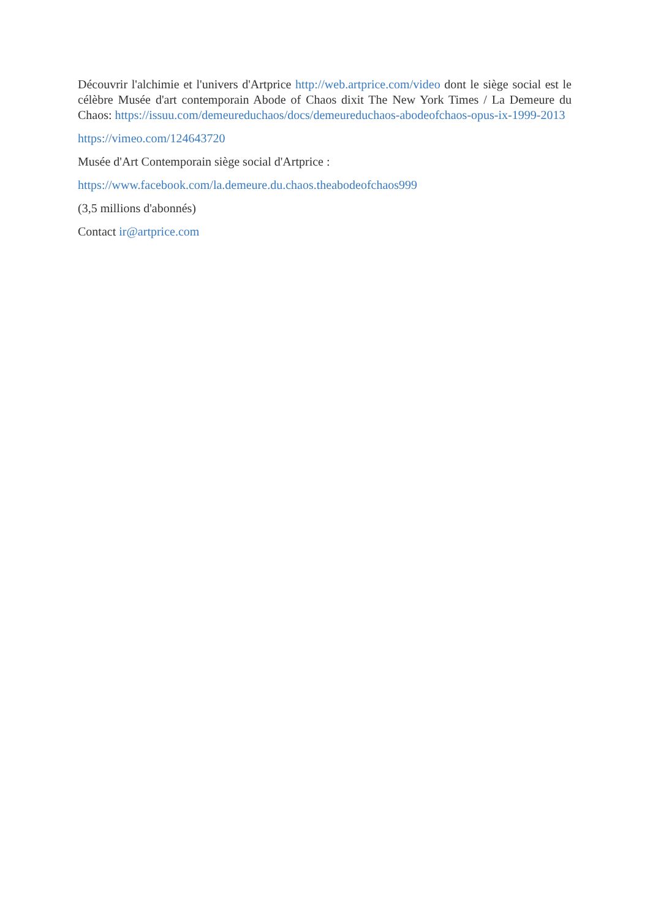Découvrir l'alchimie et l'univers d'Artprice http://web.artprice.com/video dont le siège social est le célèbre Musée d'art contemporain Abode of Chaos dixit The New York Times / La Demeure du Chaos: https://issuu.com/demeureduchaos/docs/demeureduchaos-abodeofchaos-opus-ix-1999-2013
https://vimeo.com/124643720
Musée d'Art Contemporain siège social d'Artprice :
https://www.facebook.com/la.demeure.du.chaos.theabodeofchaos999
(3,5 millions d'abonnés)
Contact ir@artprice.com